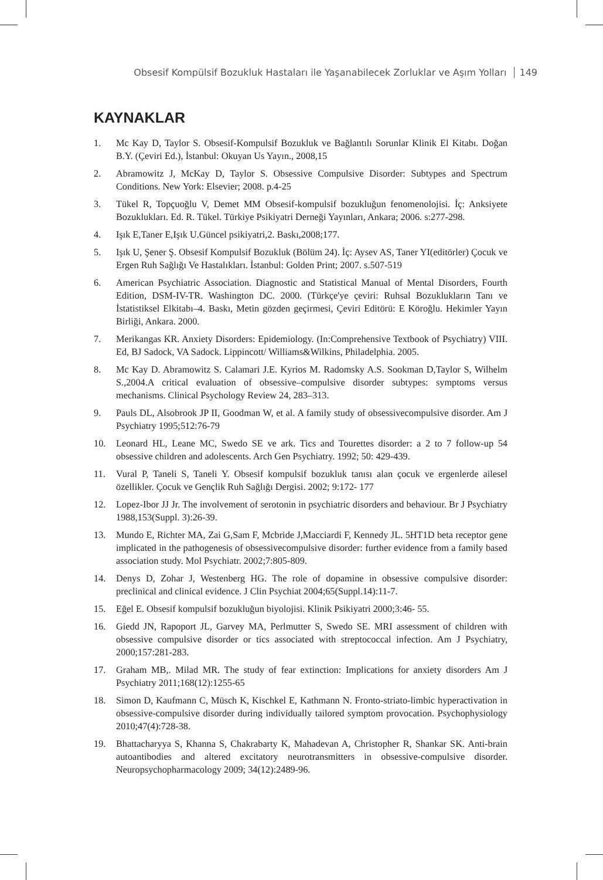Obsesif Kompülsif Bozukluk Hastaları ile Yaşanabilecek Zorluklar ve Aşım Yolları 149
KAYNAKLAR
1. Mc Kay D, Taylor S. Obsesif-Kompulsif Bozukluk ve Bağlantılı Sorunlar Klinik El Kitabı. Doğan B.Y. (Çeviri Ed.), İstanbul: Okuyan Us Yayın., 2008,15
2. Abramowitz J, McKay D, Taylor S. Obsessive Compulsive Disorder: Subtypes and Spectrum Conditions. New York: Elsevier; 2008. p.4-25
3. Tükel R, Topçuoğlu V, Demet MM Obsesif-kompulsif bozukluğun fenomenolojisi. İç: Anksiyete Bozuklukları. Ed. R. Tükel. Türkiye Psikiyatri Derneği Yayınları, Ankara; 2006. s:277-298.
4. Işık E,Taner E,Işık U.Güncel psikiyatri,2. Baskı,2008;177.
5. Işık U, Şener Ş. Obsesif Kompulsif Bozukluk (Bölüm 24). İç: Aysev AS, Taner YI(editörler) Çocuk ve Ergen Ruh Sağlığı Ve Hastalıkları. İstanbul: Golden Print; 2007. s.507-519
6. American Psychiatric Association. Diagnostic and Statistical Manual of Mental Disorders, Fourth Edition, DSM-IV-TR. Washington DC. 2000. (Türkçe'ye çeviri: Ruhsal Bozuklukların Tanı ve İstatistiksel Elkitabı–4. Baskı, Metin gözden geçirmesi, Çeviri Editörü: E Köroğlu. Hekimler Yayın Birliği, Ankara. 2000.
7. Merikangas KR. Anxiety Disorders: Epidemiology. (In:Comprehensive Textbook of Psychiatry) VIII. Ed, BJ Sadock, VA Sadock. Lippincott/ Williams&Wilkins, Philadelphia. 2005.
8. Mc Kay D. Abramowitz S. Calamari J.E. Kyrios M. Radomsky A.S. Sookman D,Taylor S, Wilhelm S.,2004.A critical evaluation of obsessive–compulsive disorder subtypes: symptoms versus mechanisms. Clinical Psychology Review 24, 283–313.
9. Pauls DL, Alsobrook JP II, Goodman W, et al. A family study of obsessivecompulsive disorder. Am J Psychiatry 1995;512:76-79
10. Leonard HL, Leane MC, Swedo SE ve ark. Tics and Tourettes disorder: a 2 to 7 follow-up 54 obsessive children and adolescents. Arch Gen Psychiatry. 1992; 50: 429-439.
11. Vural P, Taneli S, Taneli Y. Obsesif kompulsif bozukluk tanısı alan çocuk ve ergenlerde ailesel özellikler. Çocuk ve Gençlik Ruh Sağlığı Dergisi. 2002; 9:172- 177
12. Lopez-Ibor JJ Jr. The involvement of serotonin in psychiatric disorders and behaviour. Br J Psychiatry 1988,153(Suppl. 3):26-39.
13. Mundo E, Richter MA, Zai G,Sam F, Mcbride J,Macciardi F, Kennedy JL. 5HT1D beta receptor gene implicated in the pathogenesis of obsessivecompulsive disorder: further evidence from a family based association study. Mol Psychiatr. 2002;7:805-809.
14. Denys D, Zohar J, Westenberg HG. The role of dopamine in obsessive compulsive disorder: preclinical and clinical evidence. J Clin Psychiat 2004;65(Suppl.14):11-7.
15. Eğel E. Obsesif kompulsif bozukluğun biyolojisi. Klinik Psikiyatri 2000;3:46- 55.
16. Giedd JN, Rapoport JL, Garvey MA, Perlmutter S, Swedo SE. MRI assessment of children with obsessive compulsive disorder or tics associated with streptococcal infection. Am J Psychiatry, 2000;157:281-283.
17. Graham MB,. Milad MR. The study of fear extinction: Implications for anxiety disorders Am J Psychiatry 2011;168(12):1255-65
18. Simon D, Kaufmann C, Müsch K, Kischkel E, Kathmann N. Fronto-striato-limbic hyperactivation in obsessive-compulsive disorder during individually tailored symptom provocation. Psychophysiology 2010;47(4):728-38.
19. Bhattacharyya S, Khanna S, Chakrabarty K, Mahadevan A, Christopher R, Shankar SK. Anti-brain autoantibodies and altered excitatory neurotransmitters in obsessive-compulsive disorder. Neuropsychopharmacology 2009; 34(12):2489-96.